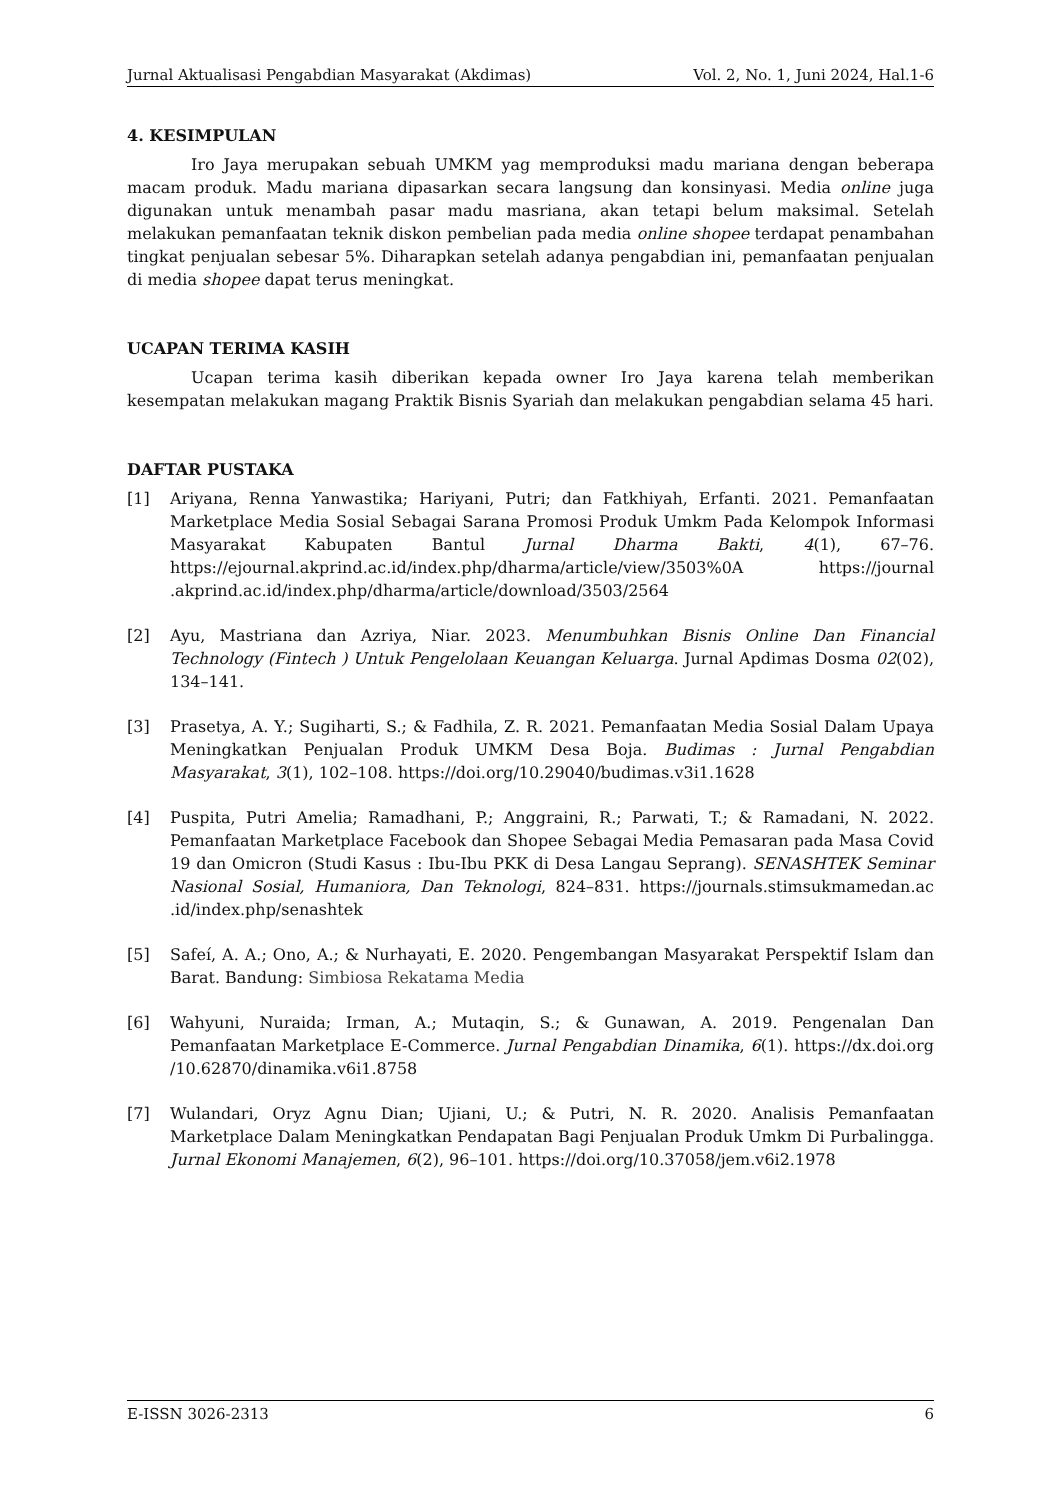Jurnal Aktualisasi Pengabdian Masyarakat (Akdimas) Vol. 2, No. 1, Juni 2024, Hal.1-6
4. KESIMPULAN
Iro Jaya merupakan sebuah UMKM yag memproduksi madu mariana dengan beberapa macam produk. Madu mariana dipasarkan secara langsung dan konsinyasi. Media online juga digunakan untuk menambah pasar madu masriana, akan tetapi belum maksimal. Setelah melakukan pemanfaatan teknik diskon pembelian pada media online shopee terdapat penambahan tingkat penjualan sebesar 5%. Diharapkan setelah adanya pengabdian ini, pemanfaatan penjualan di media shopee dapat terus meningkat.
UCAPAN TERIMA KASIH
Ucapan terima kasih diberikan kepada owner Iro Jaya karena telah memberikan kesempatan melakukan magang Praktik Bisnis Syariah dan melakukan pengabdian selama 45 hari.
DAFTAR PUSTAKA
[1] Ariyana, Renna Yanwastika; Hariyani, Putri; dan Fatkhiyah, Erfanti. 2021. Pemanfaatan Marketplace Media Sosial Sebagai Sarana Promosi Produk Umkm Pada Kelompok Informasi Masyarakat Kabupaten Bantul Jurnal Dharma Bakti, 4(1), 67–76. https://ejournal.akprind.ac.id/index.php/dharma/article/view/3503%0A https://journal .akprind.ac.id/index.php/dharma/article/download/3503/2564
[2] Ayu, Mastriana dan Azriya, Niar. 2023. Menumbuhkan Bisnis Online Dan Financial Technology (Fintech ) Untuk Pengelolaan Keuangan Keluarga. Jurnal Apdimas Dosma 02(02), 134–141.
[3] Prasetya, A. Y.; Sugiharti, S.; & Fadhila, Z. R. 2021. Pemanfaatan Media Sosial Dalam Upaya Meningkatkan Penjualan Produk UMKM Desa Boja. Budimas : Jurnal Pengabdian Masyarakat, 3(1), 102–108. https://doi.org/10.29040/budimas.v3i1.1628
[4] Puspita, Putri Amelia; Ramadhani, P.; Anggraini, R.; Parwati, T.; & Ramadani, N. 2022. Pemanfaatan Marketplace Facebook dan Shopee Sebagai Media Pemasaran pada Masa Covid 19 dan Omicron (Studi Kasus : Ibu-Ibu PKK di Desa Langau Seprang). SENASHTEK Seminar Nasional Sosial, Humaniora, Dan Teknologi, 824–831. https://journals.stimsukmamedan.ac .id/index.php/senashtek
[5] Safeí, A. A.; Ono, A.; & Nurhayati, E. 2020. Pengembangan Masyarakat Perspektif Islam dan Barat. Bandung: Simbiosa Rekatama Media
[6] Wahyuni, Nuraida; Irman, A.; Mutaqin, S.; & Gunawan, A. 2019. Pengenalan Dan Pemanfaatan Marketplace E-Commerce. Jurnal Pengabdian Dinamika, 6(1). https://dx.doi.org /10.62870/dinamika.v6i1.8758
[7] Wulandari, Oryz Agnu Dian; Ujiani, U.; & Putri, N. R. 2020. Analisis Pemanfaatan Marketplace Dalam Meningkatkan Pendapatan Bagi Penjualan Produk Umkm Di Purbalingga. Jurnal Ekonomi Manajemen, 6(2), 96–101. https://doi.org/10.37058/jem.v6i2.1978
E-ISSN 3026-2313 6